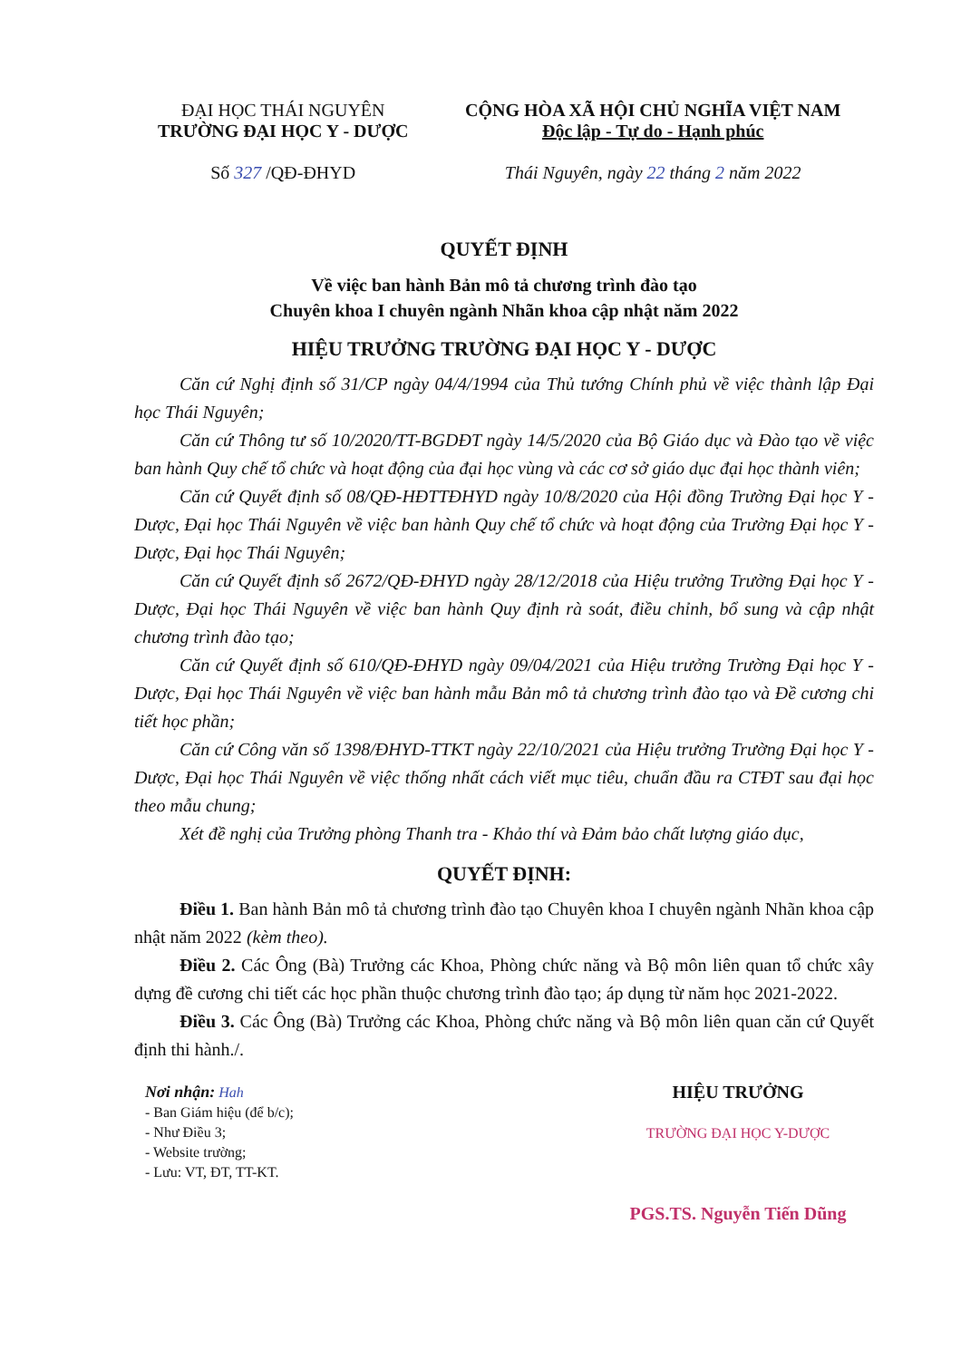ĐẠI HỌC THÁI NGUYÊN
TRƯỜNG ĐẠI HỌC Y - DƯỢC
Số 327 /QĐ-ĐHYD
CỘNG HÒA XÃ HỘI CHỦ NGHĨA VIỆT NAM
Độc lập - Tự do - Hạnh phúc
Thái Nguyên, ngày 22 tháng 2 năm 2022
QUYẾT ĐỊNH
Về việc ban hành Bản mô tả chương trình đào tạo
Chuyên khoa I chuyên ngành Nhãn khoa cập nhật năm 2022
HIỆU TRƯỞNG TRƯỜNG ĐẠI HỌC Y - DƯỢC
Căn cứ Nghị định số 31/CP ngày 04/4/1994 của Thủ tướng Chính phủ về việc thành lập Đại học Thái Nguyên;
Căn cứ Thông tư số 10/2020/TT-BGDĐT ngày 14/5/2020 của Bộ Giáo dục và Đào tạo về việc ban hành Quy chế tổ chức và hoạt động của đại học vùng và các cơ sở giáo dục đại học thành viên;
Căn cứ Quyết định số 08/QĐ-HĐTTĐHYD ngày 10/8/2020 của Hội đồng Trường Đại học Y - Dược, Đại học Thái Nguyên về việc ban hành Quy chế tổ chức và hoạt động của Trường Đại học Y - Dược, Đại học Thái Nguyên;
Căn cứ Quyết định số 2672/QĐ-ĐHYD ngày 28/12/2018 của Hiệu trưởng Trường Đại học Y - Dược, Đại học Thái Nguyên về việc ban hành Quy định rà soát, điều chỉnh, bổ sung và cập nhật chương trình đào tạo;
Căn cứ Quyết định số 610/QĐ-ĐHYD ngày 09/04/2021 của Hiệu trưởng Trường Đại học Y - Dược, Đại học Thái Nguyên về việc ban hành mẫu Bản mô tả chương trình đào tạo và Đề cương chi tiết học phần;
Căn cứ Công văn số 1398/ĐHYD-TTKT ngày 22/10/2021 của Hiệu trưởng Trường Đại học Y - Dược, Đại học Thái Nguyên về việc thống nhất cách viết mục tiêu, chuẩn đầu ra CTĐT sau đại học theo mẫu chung;
Xét đề nghị của Trưởng phòng Thanh tra - Khảo thí và Đảm bảo chất lượng giáo dục,
QUYẾT ĐỊNH:
Điều 1. Ban hành Bản mô tả chương trình đào tạo Chuyên khoa I chuyên ngành Nhãn khoa cập nhật năm 2022 (kèm theo).
Điều 2. Các Ông (Bà) Trưởng các Khoa, Phòng chức năng và Bộ môn liên quan tổ chức xây dựng đề cương chi tiết các học phần thuộc chương trình đào tạo; áp dụng từ năm học 2021-2022.
Điều 3. Các Ông (Bà) Trưởng các Khoa, Phòng chức năng và Bộ môn liên quan căn cứ Quyết định thi hành./.
Nơi nhận: Hah
- Ban Giám hiệu (để b/c);
- Như Điều 3;
- Website trường;
- Lưu: VT, ĐT, TT-KT.
HIỆU TRƯỞNG
TRƯỜNG ĐẠI HỌC Y-DƯỢC
PGS.TS. Nguyễn Tiến Dũng